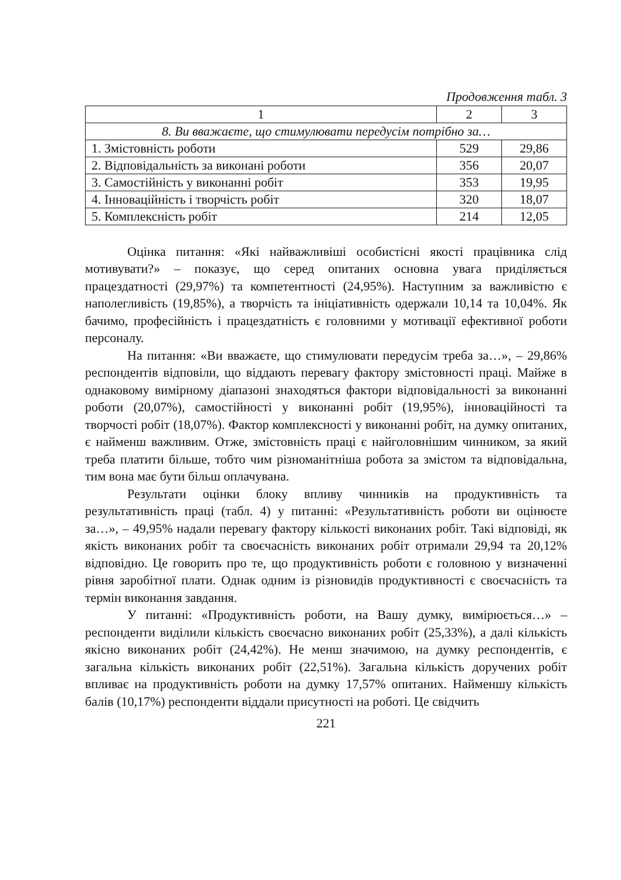Продовження табл. 3
| 1 | 2 | 3 |
| --- | --- | --- |
| 8. Ви вважаєте, що стимулювати передусім потрібно за… | | |
| 1. Змістовність роботи | 529 | 29,86 |
| 2. Відповідальність за виконані роботи | 356 | 20,07 |
| 3. Самостійність у виконанні робіт | 353 | 19,95 |
| 4. Інноваційність і творчість робіт | 320 | 18,07 |
| 5. Комплексність робіт | 214 | 12,05 |
Оцінка питання: «Які найважливіші особистісні якості працівника слід мотивувати?» – показує, що серед опитаних основна увага приділяється працездатності (29,97%) та компетентності (24,95%). Наступним за важливістю є наполегливість (19,85%), а творчість та ініціативність одержали 10,14 та 10,04%. Як бачимо, професійність і працездатність є головними у мотивації ефективної роботи персоналу.
На питання: «Ви вважаєте, що стимулювати передусім треба за…», – 29,86% респондентів відповіли, що віддають перевагу фактору змістовності праці. Майже в однаковому вимірному діапазоні знаходяться фактори відповідальності за виконанні роботи (20,07%), самостійності у виконанні робіт (19,95%), інноваційності та творчості робіт (18,07%). Фактор комплексності у виконанні робіт, на думку опитаних, є найменш важливим. Отже, змістовність праці є найголовнішим чинником, за який треба платити більше, тобто чим різноманітніша робота за змістом та відповідальна, тим вона має бути більш оплачувана.
Результати оцінки блоку впливу чинників на продуктивність та результативність праці (табл. 4) у питанні: «Результативність роботи ви оцінюєте за…», – 49,95% надали перевагу фактору кількості виконаних робіт. Такі відповіді, як якість виконаних робіт та своєчасність виконаних робіт отримали 29,94 та 20,12% відповідно. Це говорить про те, що продуктивність роботи є головною у визначенні рівня заробітної плати. Однак одним із різновидів продуктивності є своєчасність та термін виконання завдання.
У питанні: «Продуктивність роботи, на Вашу думку, вимірюється…» – респонденти виділили кількість своєчасно виконаних робіт (25,33%), а далі кількість якісно виконаних робіт (24,42%). Не менш значимою, на думку респондентів, є загальна кількість виконаних робіт (22,51%). Загальна кількість доручених робіт впливає на продуктивність роботи на думку 17,57% опитаних. Найменшу кількість балів (10,17%) респонденти віддали присутності на роботі. Це свідчить
221